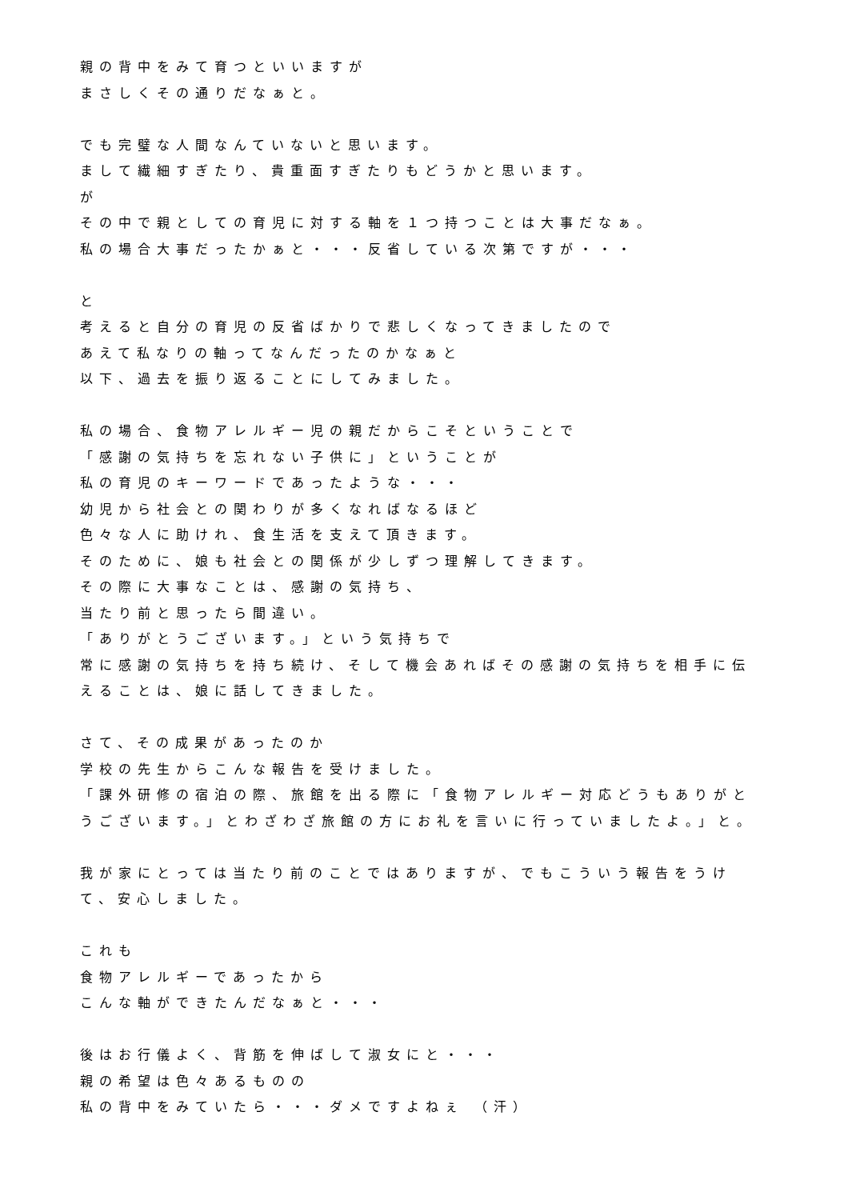親の背中をみて育つといいますが
まさしくその通りだなぁと。
でも完璧な人間なんていないと思います。
まして繊細すぎたり、貴重面すぎたりもどうかと思います。
が
その中で親としての育児に対する軸を１つ持つことは大事だなぁ。
私の場合大事だったかぁと・・・反省している次第ですが・・・
と
考えると自分の育児の反省ばかりで悲しくなってきましたので
あえて私なりの軸ってなんだったのかなぁと
以下、過去を振り返ることにしてみました。
私の場合、食物アレルギー児の親だからこそということで
「感謝の気持ちを忘れない子供に」ということが
私の育児のキーワードであったような・・・
幼児から社会との関わりが多くなればなるほど
色々な人に助けれ、食生活を支えて頂きます。
そのために、娘も社会との関係が少しずつ理解してきます。
その際に大事なことは、感謝の気持ち、
当たり前と思ったら間違い。
「ありがとうございます。」という気持ちで
常に感謝の気持ちを持ち続け、そして機会あればその感謝の気持ちを相手に伝えることは、娘に話してきました。
さて、その成果があったのか
学校の先生からこんな報告を受けました。
「課外研修の宿泊の際、旅館を出る際に「食物アレルギー対応どうもありがとうございます。」とわざわざ旅館の方にお礼を言いに行っていましたよ。」と。
我が家にとっては当たり前のことではありますが、でもこういう報告をうけて、安心しました。
これも
食物アレルギーであったから
こんな軸ができたんだなぁと・・・
後はお行儀よく、背筋を伸ばして淑女にと・・・
親の希望は色々あるものの
私の背中をみていたら・・・ダメですよねぇ （汗）